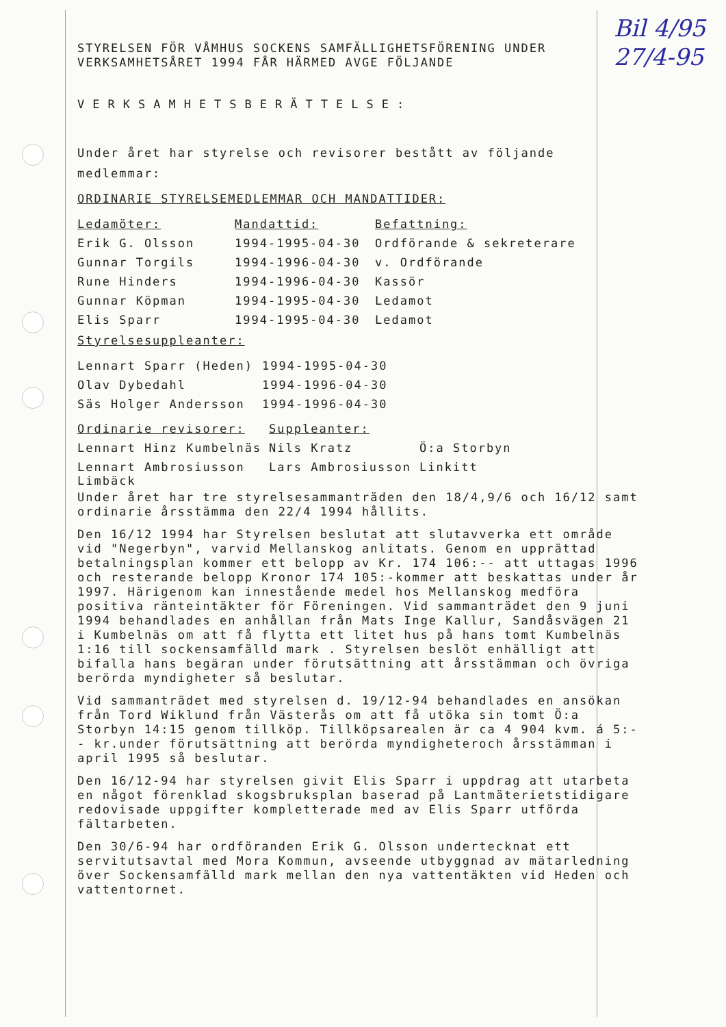Bil 4/95
27/4-95
STYRELSEN FÖR VÅMHUS SOCKENS SAMFÄLLIGHETSFÖRENING UNDER
VERKSAMHETSÅRET 1994 FÅR HÄRMED AVGE FÖLJANDE
VERKSAMHETSBERÄTTELSE:
Under året har styrelse och revisorer bestått av följande medlemmar:
ORDINARIE STYRELSEMEDLEMMAR OCH MANDATTIDER:
| Ledamöter: | Mandattid: | Befattning: |
| Erik G. Olsson | 1994-1995-04-30 | Ordförande & sekreterare |
| Gunnar Torgils | 1994-1996-04-30 | v. Ordförande |
| Rune Hinders | 1994-1996-04-30 | Kassör |
| Gunnar Köpman | 1994-1995-04-30 | Ledamot |
| Elis Sparr | 1994-1995-04-30 | Ledamot |
Styrelsesuppleanter:
| Lennart Sparr (Heden) | 1994-1995-04-30 |
| Olav Dybedahl | 1994-1996-04-30 |
| Säs Holger Andersson | 1994-1996-04-30 |
| Ordinarie revisorer: | Suppleanter: | |
| Lennart Hinz Kumbelnäs | Nils Kratz | Ö:a Storbyn |
| Lennart Ambrosiusson Limbäck | Lars Ambrosiusson | Linkitt |
Under året har tre styrelsesammanträden den 18/4,9/6 och 16/12 samt ordinarie årsstämma den 22/4 1994 hållits.
Den 16/12 1994 har Styrelsen beslutat att slutavverka ett område vid "Negerbyn", varvid Mellanskog anlitats. Genom en upprättad betalningsplan kommer ett belopp av Kr. 174 106:-- att uttagas 1996 och resterande belopp Kronor 174 105:-kommer att beskattas under år 1997. Härigenom kan innestående medel hos Mellanskog medföra positiva ränteintäkter för Föreningen. Vid sammanträdet den 9 juni 1994 behandlades en anhållan från Mats Inge Kallur, Sandåsvägen 21 i Kumbelnäs om att få flytta ett litet hus på hans tomt Kumbelnäs 1:16 till sockensamfälld mark . Styrelsen beslöt enhälligt att bifalla hans begäran under förutsättning att årsstämman och övriga berörda myndigheter så beslutar.
Vid sammanträdet med styrelsen d. 19/12-94 behandlades en ansökan från Tord Wiklund från Västerås om att få utöka sin tomt Ö:a Storbyn 14:15 genom tillköp. Tillköpsarealen är ca 4 904 kvm. á 5:-- kr.under förutsättning att berörda myndigheteroch årsstämman i april 1995 så beslutar.
Den 16/12-94 har styrelsen givit Elis Sparr i uppdrag att utarbeta en något förenklad skogsbruksplan baserad på Lantmäterietstidigare redovisade uppgifter kompletterade med av Elis Sparr utförda fältarbeten.
Den 30/6-94 har ordföranden Erik G. Olsson undertecknat ett servitutsavtal med Mora Kommun, avseende utbyggnad av mätarledning över Sockensamfälld mark mellan den nya vattentäkten vid Heden och vattentornet.